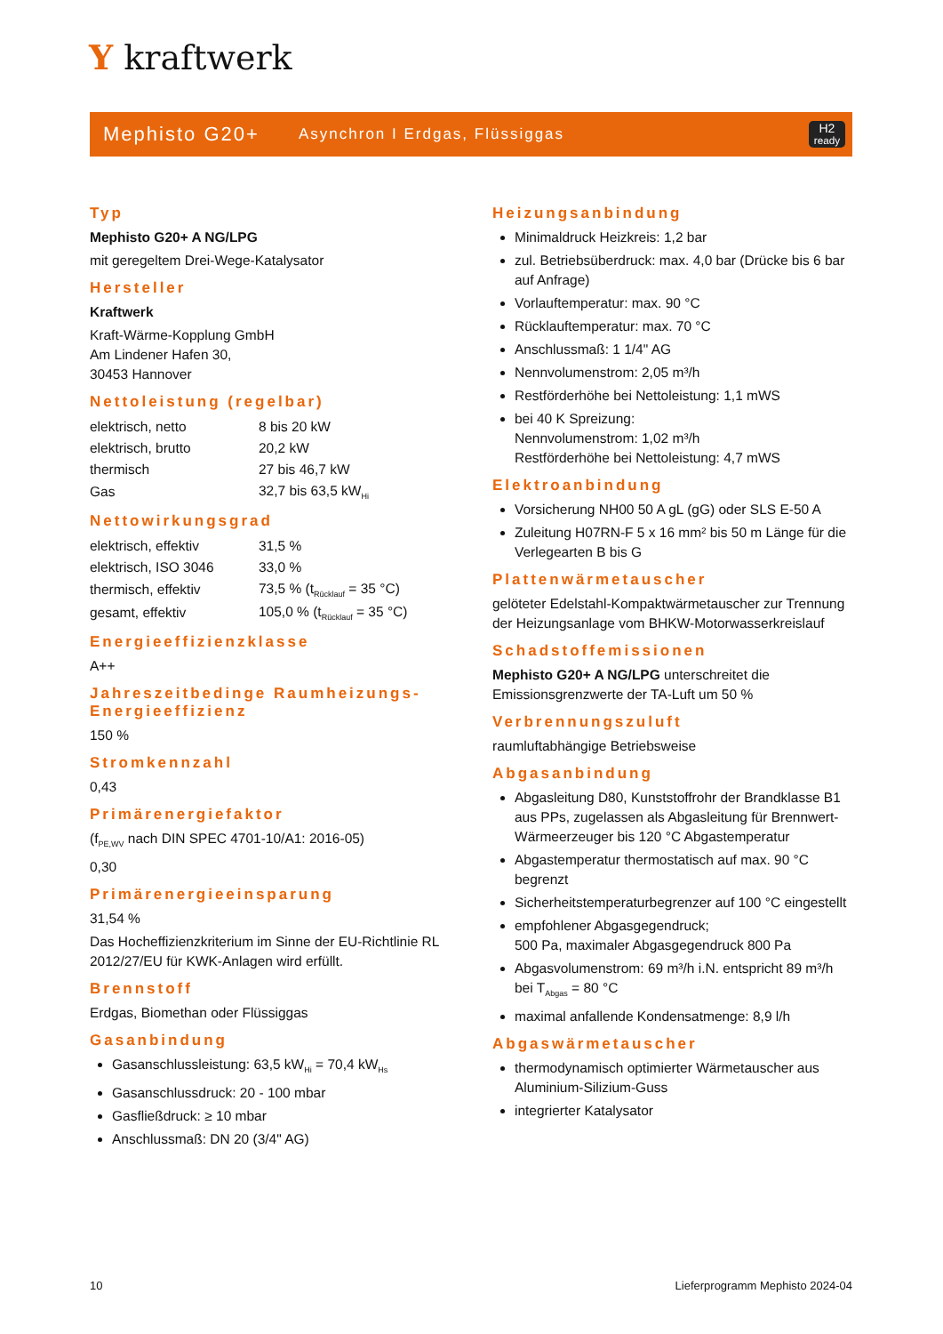Y kraftwerk
Mephisto G20+
Asynchron I Erdgas, Flüssiggas
H2
ready
Typ
Mephisto G20+ A NG/LPG
mit geregeltem Drei-Wege-Katalysator
Hersteller
Kraftwerk
Kraft-Wärme-Kopplung GmbH
Am Lindener Hafen 30,
30453 Hannover
Nettoleistung (regelbar)
| elektrisch, netto | 8 bis 20 kW |
| elektrisch, brutto | 20,2 kW |
| thermisch | 27 bis 46,7 kW |
| Gas | 32,7 bis 63,5 kW<sub>Hi</sub> |
Nettowirkungsgrad
| elektrisch, effektiv | 31,5 % |
| elektrisch, ISO 3046 | 33,0 % |
| thermisch, effektiv | 73,5 % (t<sub>Rücklauf</sub> = 35 °C) |
| gesamt, effektiv | 105,0 % (t<sub>Rücklauf</sub> = 35 °C) |
Energieeffizienzklasse
A++
Jahreszeitbedinge Raumheizungs-Energieeffizienz
150 %
Stromkennzahl
0,43
Primärenergiefaktor
(f<sub>PE,WV</sub> nach DIN SPEC 4701-10/A1: 2016-05)
0,30
Primärenergieeinsparung
31,54 %
Das Hocheffizienzkriterium im Sinne der EU-Richtlinie RL 2012/27/EU für KWK-Anlagen wird erfüllt.
Brennstoff
Erdgas, Biomethan oder Flüssiggas
Gasanbindung
Gasanschlussleistung: 63,5 kW<sub>Hi</sub> = 70,4 kW<sub>Hs</sub>
Gasanschlussdruck: 20 - 100 mbar
Gasfließdruck: ≥ 10 mbar
Anschlussmaß: DN 20 (3/4" AG)
Heizungsanbindung
Minimaldruck Heizkreis: 1,2 bar
zul. Betriebsüberdruck: max. 4,0 bar (Drücke bis 6 bar auf Anfrage)
Vorlauftemperatur: max. 90 °C
Rücklauftemperatur: max. 70 °C
Anschlussmaß: 1 1/4" AG
Nennvolumenstrom: 2,05 m³/h
Restförderhöhe bei Nettoleistung: 1,1 mWS
bei 40 K Spreizung:
Nennvolumenstrom: 1,02 m³/h
Restförderhöhe bei Nettoleistung: 4,7 mWS
Elektroanbindung
Vorsicherung NH00 50 A gL (gG) oder SLS E-50 A
Zuleitung H07RN-F 5 x 16 mm² bis 50 m Länge für die Verlegearten B bis G
Plattenwärmetauscher
gelöteter Edelstahl-Kompaktwärmetauscher zur Trennung der Heizungsanlage vom BHKW-Motorwasserkreislauf
Schadstoffemissionen
Mephisto G20+ A NG/LPG unterschreitet die Emissionsgrenzwerte der TA-Luft um 50 %
Verbrennungszuluft
raumluftabhängige Betriebsweise
Abgasanbindung
Abgasleitung D80, Kunststoffrohr der Brandklasse B1 aus PPs, zugelassen als Abgasleitung für Brennwert-Wärmeerzeuger bis 120 °C Abgastemperatur
Abgastemperatur thermostatisch auf max. 90 °C begrenzt
Sicherheitstemperaturbegrenzer auf 100 °C eingestellt
empfohlener Abgasgegendruck;
500 Pa, maximaler Abgasgegendruck 800 Pa
Abgasvolumenstrom: 69 m³/h i.N. entspricht 89 m³/h bei T<sub>Abgas</sub> = 80 °C
maximal anfallende Kondensatmenge: 8,9 l/h
Abgaswärmetauscher
thermodynamisch optimierter Wärmetauscher aus Aluminium-Silizium-Guss
integrierter Katalysator
10 Lieferprogramm Mephisto 2024-04